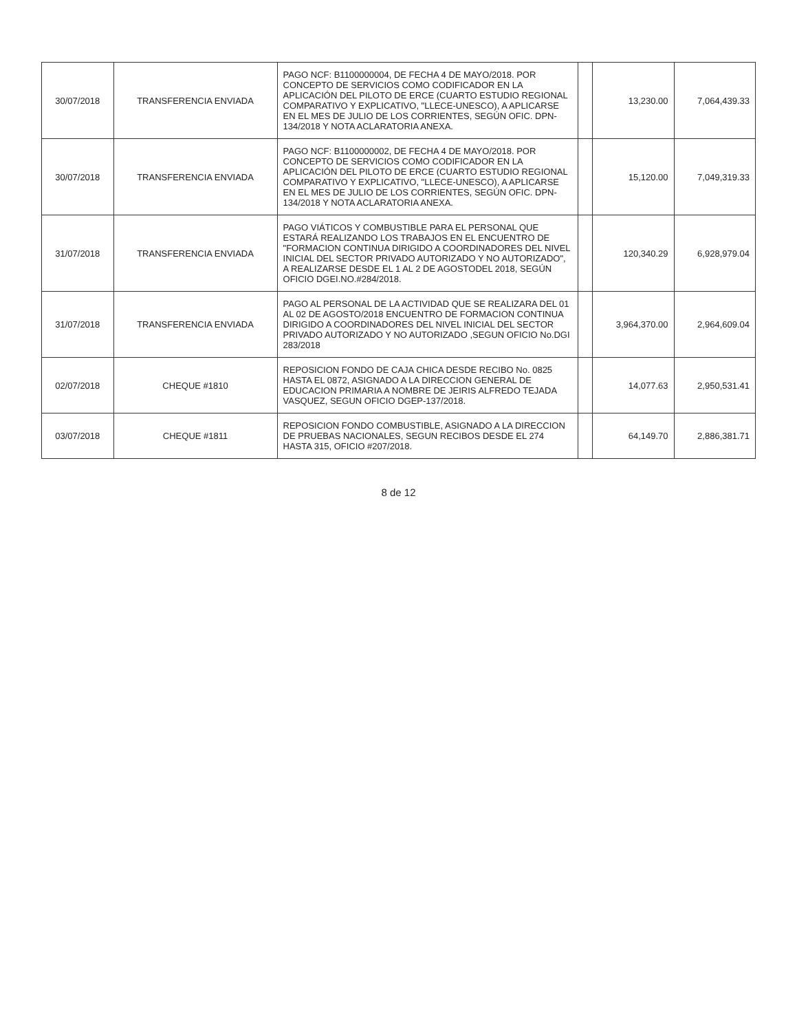| 30/07/2018 | TRANSFERENCIA ENVIADA | PAGO NCF: B1100000004, DE FECHA 4 DE MAYO/2018. POR CONCEPTO DE SERVICIOS COMO CODIFICADOR EN LA APLICACIÓN DEL PILOTO DE ERCE (CUARTO ESTUDIO REGIONAL COMPARATIVO Y EXPLICATIVO, "LLECE-UNESCO), A APLICARSE EN EL MES DE JULIO DE LOS CORRIENTES, SEGÚN OFIC. DPN-134/2018 Y NOTA ACLARATORIA ANEXA. | | 13,230.00 | 7,064,439.33 |
| 30/07/2018 | TRANSFERENCIA ENVIADA | PAGO NCF: B1100000002, DE FECHA 4 DE MAYO/2018. POR CONCEPTO DE SERVICIOS COMO CODIFICADOR EN LA APLICACIÓN DEL PILOTO DE ERCE (CUARTO ESTUDIO REGIONAL COMPARATIVO Y EXPLICATIVO, "LLECE-UNESCO), A APLICARSE EN EL MES DE JULIO DE LOS CORRIENTES, SEGÚN OFIC. DPN-134/2018 Y NOTA ACLARATORIA ANEXA. | | 15,120.00 | 7,049,319.33 |
| 31/07/2018 | TRANSFERENCIA ENVIADA | PAGO VIÁTICOS Y COMBUSTIBLE PARA EL PERSONAL QUE ESTARÁ REALIZANDO LOS TRABAJOS EN EL ENCUENTRO DE "FORMACION CONTINUA DIRIGIDO A COORDINADORES DEL NIVEL INICIAL DEL SECTOR PRIVADO AUTORIZADO Y NO AUTORIZADO", A REALIZARSE DESDE EL 1 AL 2 DE AGOSTODEL 2018, SEGÚN OFICIO DGEI.NO.#284/2018. | | 120,340.29 | 6,928,979.04 |
| 31/07/2018 | TRANSFERENCIA ENVIADA | PAGO AL PERSONAL DE LA ACTIVIDAD QUE SE REALIZARA DEL 01 AL 02 DE AGOSTO/2018 ENCUENTRO DE FORMACION CONTINUA DIRIGIDO A COORDINADORES DEL NIVEL INICIAL DEL SECTOR PRIVADO AUTORIZADO Y NO AUTORIZADO ,SEGUN OFICIO No.DGI 283/2018 | | 3,964,370.00 | 2,964,609.04 |
| 02/07/2018 | CHEQUE #1810 | REPOSICION FONDO DE CAJA CHICA DESDE RECIBO No. 0825 HASTA EL 0872, ASIGNADO A LA DIRECCION GENERAL DE EDUCACION PRIMARIA A NOMBRE DE JEIRIS ALFREDO TEJADA VASQUEZ, SEGUN OFICIO DGEP-137/2018. | | 14,077.63 | 2,950,531.41 |
| 03/07/2018 | CHEQUE #1811 | REPOSICION FONDO COMBUSTIBLE, ASIGNADO A LA DIRECCION DE PRUEBAS NACIONALES, SEGUN RECIBOS DESDE EL 274 HASTA 315, OFICIO #207/2018. | | 64,149.70 | 2,886,381.71 |
8 de 12